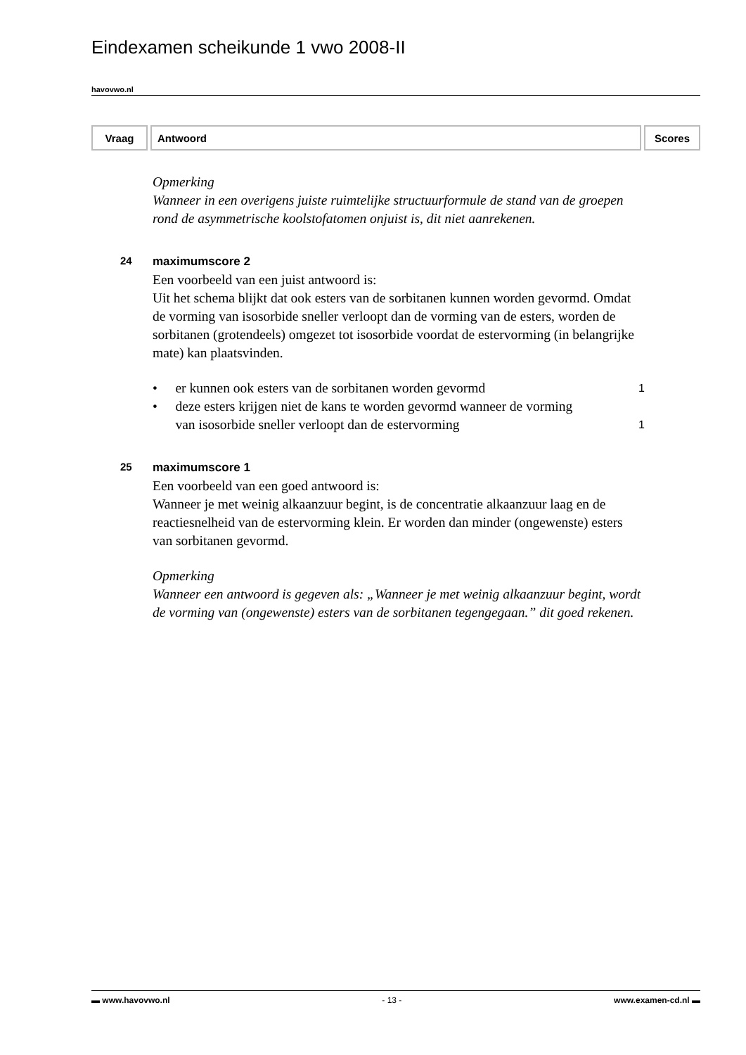Eindexamen scheikunde 1 vwo 2008-II
havovwo.nl
| Vraag | Antwoord | Scores |
| --- | --- | --- |
Opmerking
Wanneer in een overigens juiste ruimtelijke structuurformule de stand van de groepen rond de asymmetrische koolstofatomen onjuist is, dit niet aanrekenen.
24 maximumscore 2
Een voorbeeld van een juist antwoord is:
Uit het schema blijkt dat ook esters van de sorbitanen kunnen worden gevormd. Omdat de vorming van isosorbide sneller verloopt dan de vorming van de esters, worden de sorbitanen (grotendeels) omgezet tot isosorbide voordat de estervorming (in belangrijke mate) kan plaatsvinden.
• er kunnen ook esters van de sorbitanen worden gevormd 1
• deze esters krijgen niet de kans te worden gevormd wanneer de vorming van isosorbide sneller verloopt dan de estervorming 1
25 maximumscore 1
Een voorbeeld van een goed antwoord is:
Wanneer je met weinig alkaanzuur begint, is de concentratie alkaanzuur laag en de reactiesnelheid van de estervorming klein. Er worden dan minder (ongewenste) esters van sorbitanen gevormd.
Opmerking
Wanneer een antwoord is gegeven als: „Wanneer je met weinig alkaanzuur begint, wordt de vorming van (ongewenste) esters van de sorbitanen tegengegaan.” dit goed rekenen.
▬ www.havovwo.nl - 13 - www.examen-cd.nl ▬